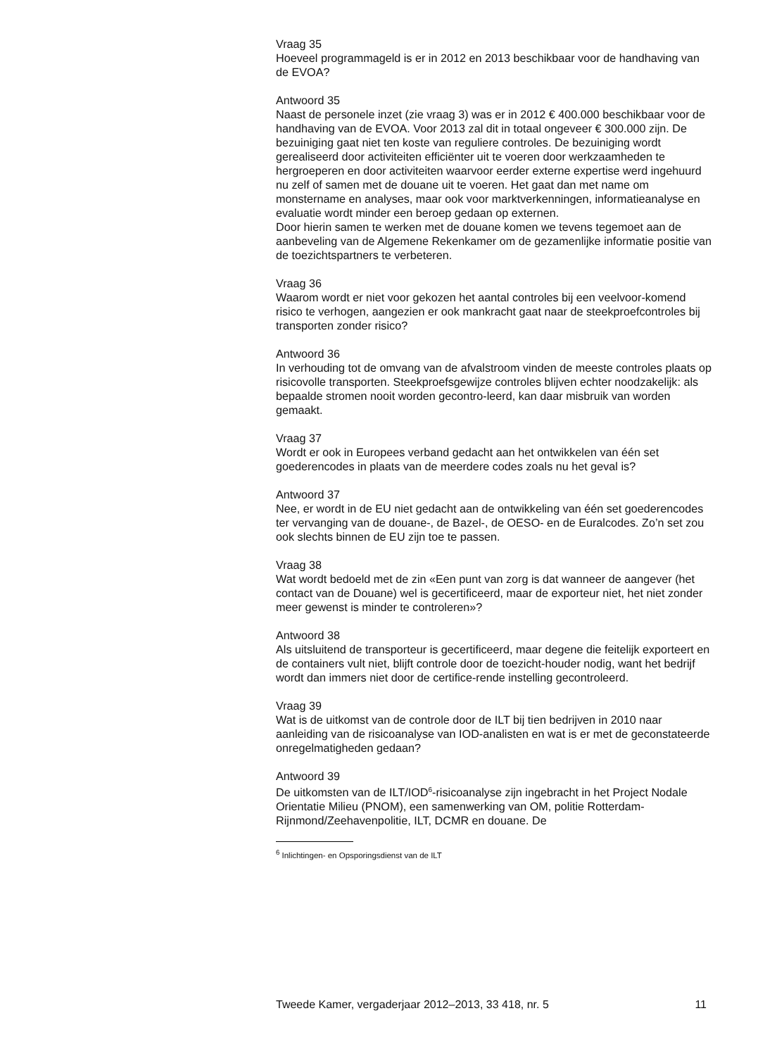Vraag 35
Hoeveel programmageld is er in 2012 en 2013 beschikbaar voor de handhaving van de EVOA?
Antwoord 35
Naast de personele inzet (zie vraag 3) was er in 2012 € 400.000 beschikbaar voor de handhaving van de EVOA. Voor 2013 zal dit in totaal ongeveer € 300.000 zijn. De bezuiniging gaat niet ten koste van reguliere controles. De bezuiniging wordt gerealiseerd door activiteiten efficiënter uit te voeren door werkzaamheden te hergroeperen en door activiteiten waarvoor eerder externe expertise werd ingehuurd nu zelf of samen met de douane uit te voeren. Het gaat dan met name om monstername en analyses, maar ook voor marktverkenningen, informatieanalyse en evaluatie wordt minder een beroep gedaan op externen.
Door hierin samen te werken met de douane komen we tevens tegemoet aan de aanbeveling van de Algemene Rekenkamer om de gezamenlijke informatie positie van de toezichtspartners te verbeteren.
Vraag 36
Waarom wordt er niet voor gekozen het aantal controles bij een veelvoor-komend risico te verhogen, aangezien er ook mankracht gaat naar de steekproefcontroles bij transporten zonder risico?
Antwoord 36
In verhouding tot de omvang van de afvalstroom vinden de meeste controles plaats op risicovolle transporten. Steekproefsgewijze controles blijven echter noodzakelijk: als bepaalde stromen nooit worden gecontro-leerd, kan daar misbruik van worden gemaakt.
Vraag 37
Wordt er ook in Europees verband gedacht aan het ontwikkelen van één set goederencodes in plaats van de meerdere codes zoals nu het geval is?
Antwoord 37
Nee, er wordt in de EU niet gedacht aan de ontwikkeling van één set goederencodes ter vervanging van de douane-, de Bazel-, de OESO- en de Euralcodes. Zo’n set zou ook slechts binnen de EU zijn toe te passen.
Vraag 38
Wat wordt bedoeld met de zin «Een punt van zorg is dat wanneer de aangever (het contact van de Douane) wel is gecertificeerd, maar de exporteur niet, het niet zonder meer gewenst is minder te controleren»?
Antwoord 38
Als uitsluitend de transporteur is gecertificeerd, maar degene die feitelijk exporteert en de containers vult niet, blijft controle door de toezicht-houder nodig, want het bedrijf wordt dan immers niet door de certifice-rende instelling gecontroleerd.
Vraag 39
Wat is de uitkomst van de controle door de ILT bij tien bedrijven in 2010 naar aanleiding van de risicoanalyse van IOD-analisten en wat is er met de geconstateerde onregelmatigheden gedaan?
Antwoord 39
De uitkomsten van de ILT/IOD<sup>6</sup>-risicoanalyse zijn ingebracht in het Project Nodale Orientatie Milieu (PNOM), een samenwerking van OM, politie Rotterdam-Rijnmond/Zeehavenpolitie, ILT, DCMR en douane. De
<sup>6</sup> Inlichtingen- en Opsporingsdienst van de ILT
Tweede Kamer, vergaderjaar 2012–2013, 33 418, nr. 5 11